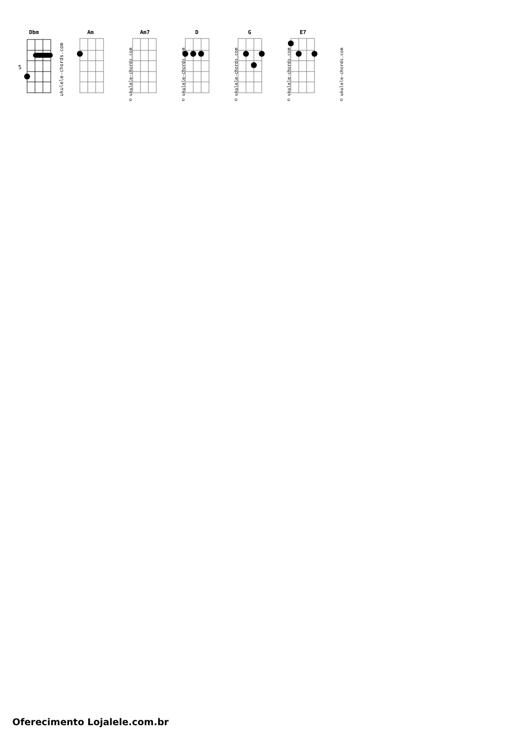Dbm
5
ukulele-chords.com
Am
© ukulele-chords.com
Am7
© ukulele-chords.com
D
© ukulele-chords.com
G
© ukulele-chords.com
E7
© ukulele-chords.com
Oferecimento Lojalele.com.br